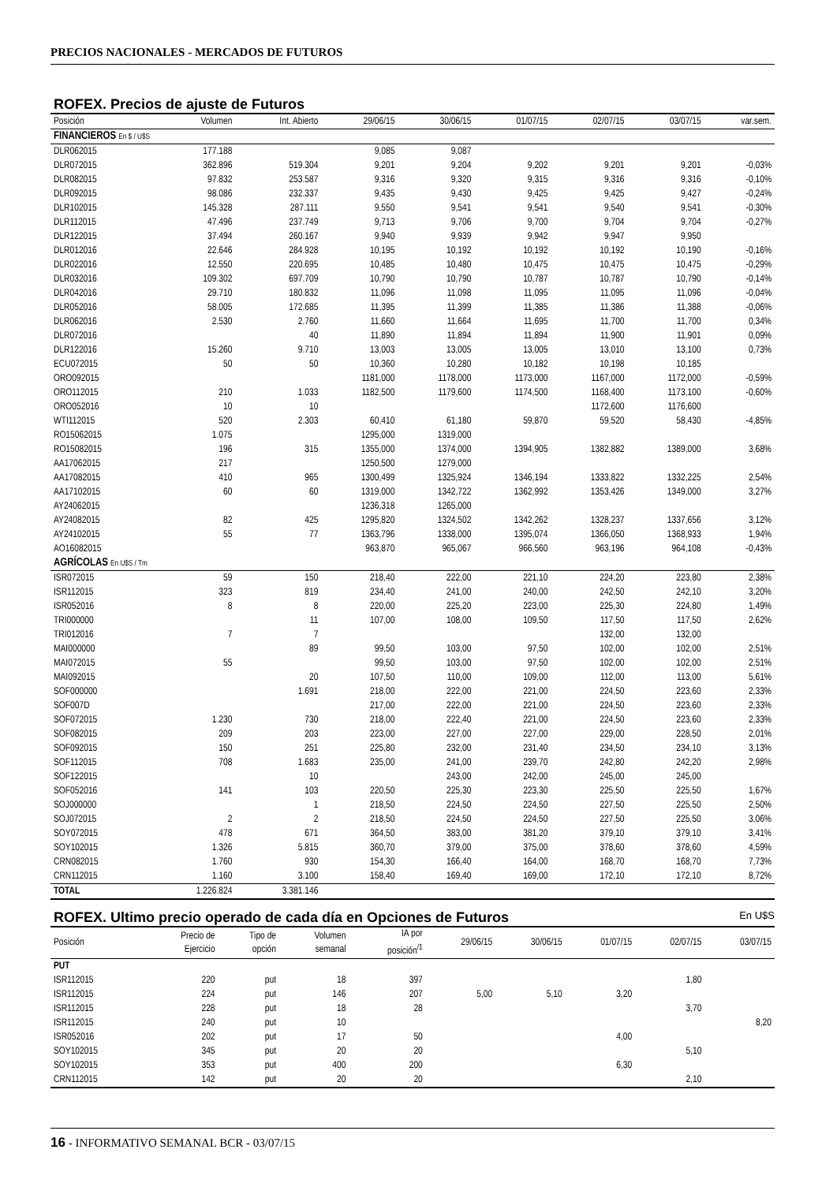PRECIOS NACIONALES - MERCADOS DE FUTUROS
ROFEX. Precios de ajuste de Futuros
| Posición | Volumen | Int. Abierto | 29/06/15 | 30/06/15 | 01/07/15 | 02/07/15 | 03/07/15 | var.sem. |
| --- | --- | --- | --- | --- | --- | --- | --- | --- |
| FINANCIEROS En $ / U$S | | | | | | | | |
| DLR062015 | 177.188 | | 9,085 | 9,087 | | | | |
| DLR072015 | 362.896 | 519.304 | 9,201 | 9,204 | 9,202 | 9,201 | 9,201 | -0,03% |
| DLR082015 | 97.832 | 253.587 | 9,316 | 9,320 | 9,315 | 9,316 | 9,316 | -0,10% |
| DLR092015 | 98.086 | 232.337 | 9,435 | 9,430 | 9,425 | 9,425 | 9,427 | -0,24% |
| DLR102015 | 145.328 | 287.111 | 9,550 | 9,541 | 9,541 | 9,540 | 9,541 | -0,30% |
| DLR112015 | 47.496 | 237.749 | 9,713 | 9,706 | 9,700 | 9,704 | 9,704 | -0,27% |
| DLR122015 | 37.494 | 260.167 | 9,940 | 9,939 | 9,942 | 9,947 | 9,950 | |
| DLR012016 | 22.646 | 284.928 | 10,195 | 10,192 | 10,192 | 10,192 | 10,190 | -0,16% |
| DLR022016 | 12.550 | 220.695 | 10,485 | 10,480 | 10,475 | 10,475 | 10,475 | -0,29% |
| DLR032016 | 109.302 | 697.709 | 10,790 | 10,790 | 10,787 | 10,787 | 10,790 | -0,14% |
| DLR042016 | 29.710 | 180.832 | 11,096 | 11,098 | 11,095 | 11,095 | 11,096 | -0,04% |
| DLR052016 | 58.005 | 172.685 | 11,395 | 11,399 | 11,385 | 11,386 | 11,388 | -0,06% |
| DLR062016 | 2.530 | 2.760 | 11,660 | 11,664 | 11,695 | 11,700 | 11,700 | 0,34% |
| DLR072016 | | 40 | 11,890 | 11,894 | 11,894 | 11,900 | 11,901 | 0,09% |
| DLR122016 | 15.260 | 9.710 | 13,003 | 13,005 | 13,005 | 13,010 | 13,100 | 0,73% |
| ECU072015 | 50 | 50 | 10,360 | 10,280 | 10,182 | 10,198 | 10,185 | |
| ORO092015 | | | 1181,000 | 1178,000 | 1173,000 | 1167,000 | 1172,000 | -0,59% |
| ORO112015 | 210 | 1.033 | 1182,500 | 1179,600 | 1174,500 | 1168,400 | 1173,100 | -0,60% |
| ORO052016 | 10 | 10 | | | | 1172,600 | 1176,600 | |
| WTI112015 | 520 | 2.303 | 60,410 | 61,180 | 59,870 | 59,520 | 58,430 | -4,85% |
| RO15062015 | 1.075 | | 1295,000 | 1319,000 | | | | |
| RO15082015 | 196 | 315 | 1355,000 | 1374,000 | 1394,905 | 1382,882 | 1389,000 | 3,68% |
| AA17062015 | 217 | | 1250,500 | 1279,000 | | | | |
| AA17082015 | 410 | 965 | 1300,499 | 1325,924 | 1346,194 | 1333,822 | 1332,225 | 2,54% |
| AA17102015 | 60 | 60 | 1319,000 | 1342,722 | 1362,992 | 1353,426 | 1349,000 | 3,27% |
| AY24062015 | | | 1236,318 | 1265,000 | | | | |
| AY24082015 | 82 | 425 | 1295,820 | 1324,502 | 1342,262 | 1328,237 | 1337,656 | 3,12% |
| AY24102015 | 55 | 77 | 1363,796 | 1338,000 | 1395,074 | 1366,050 | 1368,933 | 1,94% |
| AO16082015 | | | 963,870 | 965,067 | 966,560 | 963,196 | 964,108 | -0,43% |
| AGRÍCOLAS En U$S / Tm | | | | | | | | |
| ISR072015 | 59 | 150 | 218,40 | 222,00 | 221,10 | 224,20 | 223,80 | 2,38% |
| ISR112015 | 323 | 819 | 234,40 | 241,00 | 240,00 | 242,50 | 242,10 | 3,20% |
| ISR052016 | 8 | 8 | 220,00 | 225,20 | 223,00 | 225,30 | 224,80 | 1,49% |
| TRI000000 | | 11 | 107,00 | 108,00 | 109,50 | 117,50 | 117,50 | 2,62% |
| TRI012016 | 7 | 7 | | | | 132,00 | 132,00 | |
| MAI000000 | | 89 | 99,50 | 103,00 | 97,50 | 102,00 | 102,00 | 2,51% |
| MAI072015 | 55 | | 99,50 | 103,00 | 97,50 | 102,00 | 102,00 | 2,51% |
| MAI092015 | | 20 | 107,50 | 110,00 | 109,00 | 112,00 | 113,00 | 5,61% |
| SOF000000 | | 1.691 | 218,00 | 222,00 | 221,00 | 224,50 | 223,60 | 2,33% |
| SOF007D | | | 217,00 | 222,00 | 221,00 | 224,50 | 223,60 | 2,33% |
| SOF072015 | 1.230 | 730 | 218,00 | 222,40 | 221,00 | 224,50 | 223,60 | 2,33% |
| SOF082015 | 209 | 203 | 223,00 | 227,00 | 227,00 | 229,00 | 228,50 | 2,01% |
| SOF092015 | 150 | 251 | 225,80 | 232,00 | 231,40 | 234,50 | 234,10 | 3,13% |
| SOF112015 | 708 | 1.683 | 235,00 | 241,00 | 239,70 | 242,80 | 242,20 | 2,98% |
| SOF122015 | | 10 | | 243,00 | 242,00 | 245,00 | 245,00 | |
| SOF052016 | 141 | 103 | 220,50 | 225,30 | 223,30 | 225,50 | 225,50 | 1,67% |
| SOJ000000 | | 1 | 218,50 | 224,50 | 224,50 | 227,50 | 225,50 | 2,50% |
| SOJ072015 | 2 | 2 | 218,50 | 224,50 | 224,50 | 227,50 | 225,50 | 3,06% |
| SOY072015 | 478 | 671 | 364,50 | 383,00 | 381,20 | 379,10 | 379,10 | 3,41% |
| SOY102015 | 1.326 | 5.815 | 360,70 | 379,00 | 375,00 | 378,60 | 378,60 | 4,59% |
| CRN082015 | 1.760 | 930 | 154,30 | 166,40 | 164,00 | 168,70 | 168,70 | 7,73% |
| CRN112015 | 1.160 | 3.100 | 158,40 | 169,40 | 169,00 | 172,10 | 172,10 | 8,72% |
| TOTAL | 1.226.824 | 3.381.146 | | | | | | |
ROFEX. Ultimo precio operado de cada día en Opciones de Futuros En U$S
| Posición | Precio de Ejercicio | Tipo de opción | Volumen semanal | IA por posición<sup>/1</sup> | 29/06/15 | 30/06/15 | 01/07/15 | 02/07/15 | 03/07/15 |
| --- | --- | --- | --- | --- | --- | --- | --- | --- | --- |
| PUT | | | | | | | | | |
| ISR112015 | 220 | put | 18 | 397 | | | | 1,80 | |
| ISR112015 | 224 | put | 146 | 207 | 5,00 | 5,10 | 3,20 | | |
| ISR112015 | 228 | put | 18 | 28 | | | | 3,70 | |
| ISR112015 | 240 | put | 10 | | | | | | 8,20 |
| ISR052016 | 202 | put | 17 | 50 | | | 4,00 | | |
| SOY102015 | 345 | put | 20 | 20 | | | | 5,10 | |
| SOY102015 | 353 | put | 400 | 200 | | | 6,30 | | |
| CRN112015 | 142 | put | 20 | 20 | | | | 2,10 | |
16 - INFORMATIVO SEMANAL BCR - 03/07/15